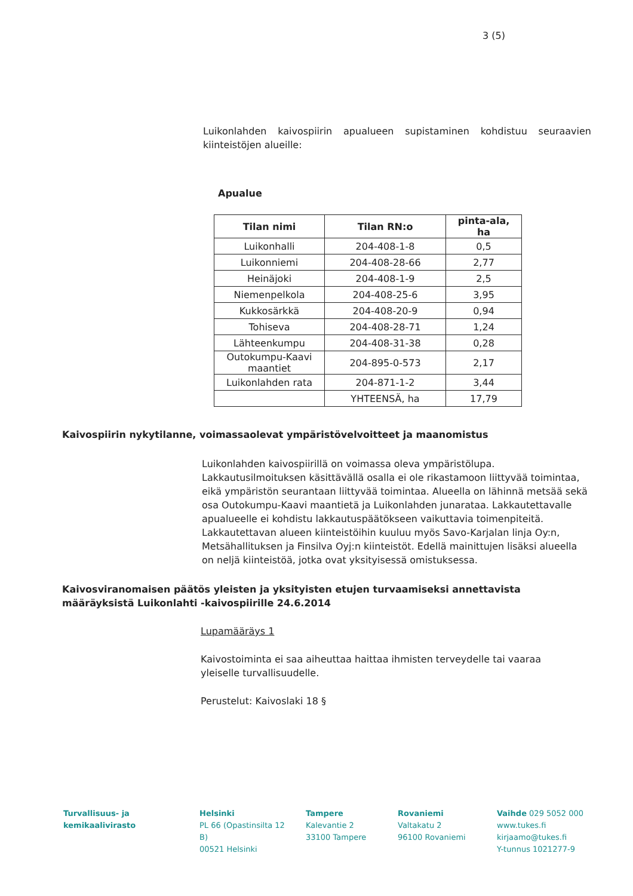3 (5)
Luikonlahden kaivospiirin apualueen supistaminen kohdistuu seuraavien kiinteistöjen alueille:
Apualue
| Tilan nimi | Tilan RN:o | pinta-ala, ha |
| --- | --- | --- |
| Luikonhalli | 204-408-1-8 | 0,5 |
| Luikonniemi | 204-408-28-66 | 2,77 |
| Heinäjoki | 204-408-1-9 | 2,5 |
| Niemenpelkola | 204-408-25-6 | 3,95 |
| Kukkosärkkä | 204-408-20-9 | 0,94 |
| Tohiseva | 204-408-28-71 | 1,24 |
| Lähteenkumpu | 204-408-31-38 | 0,28 |
| Outokumpu-Kaavi maantiet | 204-895-0-573 | 2,17 |
| Luikonlahden rata | 204-871-1-2 | 3,44 |
| | YHTEENSÄ, ha | 17,79 |
Kaivospiirin nykytilanne, voimassaolevat ympäristövelvoitteet ja maanomistus
Luikonlahden kaivospiirillä on voimassa oleva ympäristölupa. Lakkautusilmoituksen käsittävällä osalla ei ole rikastamoon liittyvää toimintaa, eikä ympäristön seurantaan liittyvää toimintaa. Alueella on lähinnä metsää sekä osa Outokumpu-Kaavi maantietä ja Luikonlahden junarataa. Lakkautettavalle apualueelle ei kohdistu lakkautuspäätökseen vaikuttavia toimenpiteitä. Lakkautettavan alueen kiinteistöihin kuuluu myös Savo-Karjalan linja Oy:n, Metsähallituksen ja Finsilva Oyj:n kiinteistöt. Edellä mainittujen lisäksi alueella on neljä kiinteistöä, jotka ovat yksityisessä omistuksessa.
Kaivosviranomaisen päätös yleisten ja yksityisten etujen turvaamiseksi annettavista määräyksistä Luikonlahti -kaivospiirille 24.6.2014
Lupamääräys 1
Kaivostoiminta ei saa aiheuttaa haittaa ihmisten terveydelle tai vaaraa yleiselle turvallisuudelle.
Perustelut: Kaivoslaki 18 §
Turvallisuus- ja
kemikaalivirasto
Helsinki
PL 66 (Opastinsilta 12 B)
00521 Helsinki
Tampere
Kalevantie 2
33100 Tampere
Rovaniemi
Valtakatu 2
96100 Rovaniemi
Vaihde 029 5052 000
www.tukes.fi
kirjaamo@tukes.fi
Y-tunnus 1021277-9